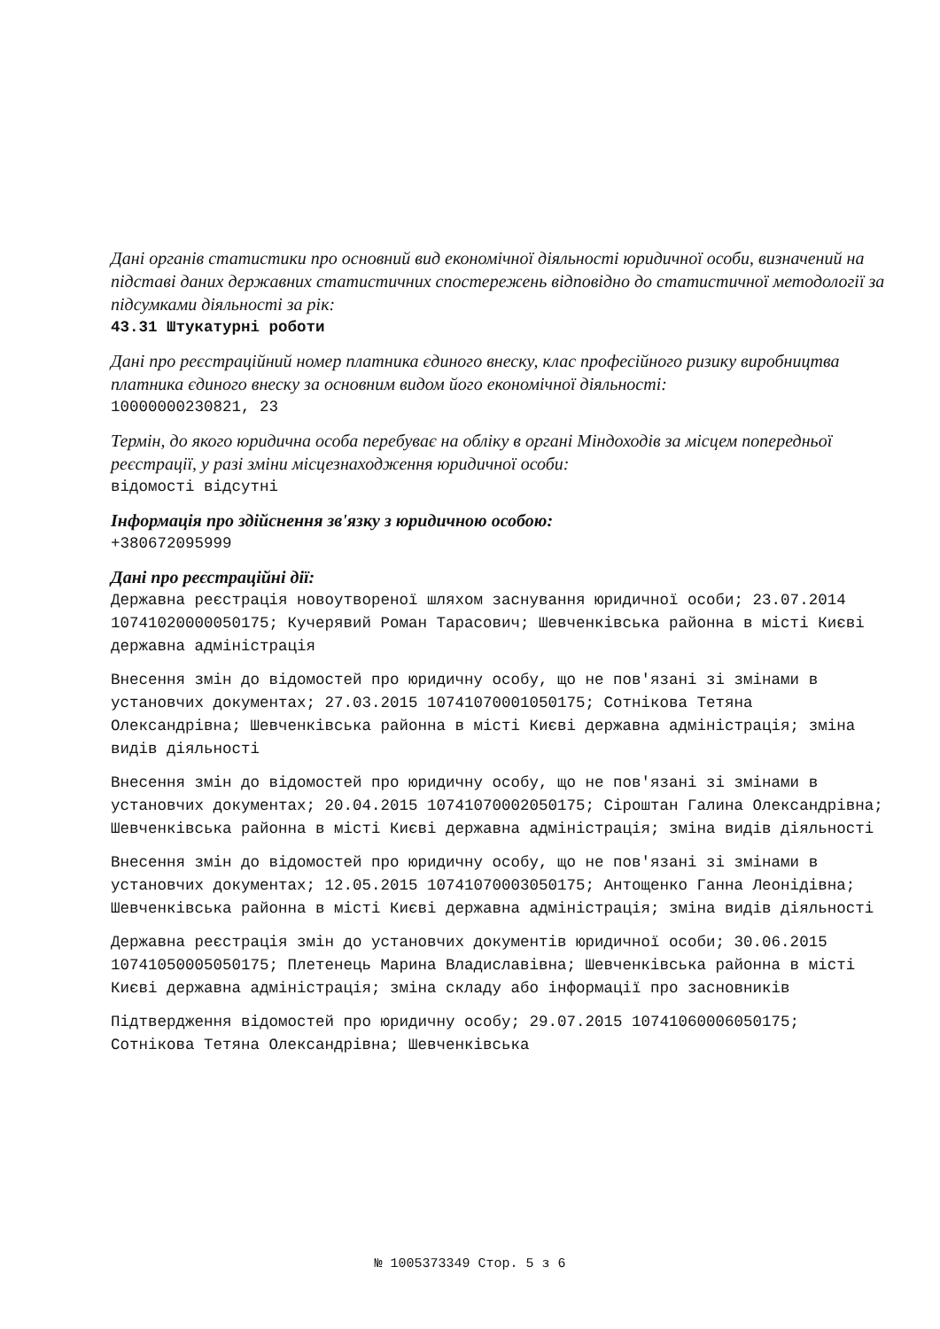Дані органів статистики про основний вид економічної діяльності юридичної особи, визначений на підставі даних державних статистичних спостережень відповідно до статистичної методології за підсумками діяльності за рік:
43.31 Штукатурні роботи
Дані про реєстраційний номер платника єдиного внеску, клас професійного ризику виробництва платника єдиного внеску за основним видом його економічної діяльності:
10000000230821, 23
Термін, до якого юридична особа перебуває на обліку в органі Міндоходів за місцем попередньої реєстрації, у разі зміни місцезнаходження юридичної особи:
відомості відсутні
Інформація про здійснення зв'язку з юридичною особою:
+380672095999
Дані про реєстраційні дії:
Державна реєстрація новоутвореної шляхом заснування юридичної особи; 23.07.2014 10741020000050175; Кучерявий Роман Тарасович; Шевченківська районна в місті Києві державна адміністрація
Внесення змін до відомостей про юридичну особу, що не пов'язані зі змінами в установчих документах; 27.03.2015 10741070001050175; Сотнікова Тетяна Олександрівна; Шевченківська районна в місті Києві державна адміністрація; зміна видів діяльності
Внесення змін до відомостей про юридичну особу, що не пов'язані зі змінами в установчих документах; 20.04.2015 10741070002050175; Сіроштан Галина Олександрівна; Шевченківська районна в місті Києві державна адміністрація; зміна видів діяльності
Внесення змін до відомостей про юридичну особу, що не пов'язані зі змінами в установчих документах; 12.05.2015 10741070003050175; Антощенко Ганна Леонідівна; Шевченківська районна в місті Києві державна адміністрація; зміна видів діяльності
Державна реєстрація змін до установчих документів юридичної особи; 30.06.2015 10741050005050175; Плетенець Марина Владиславівна; Шевченківська районна в місті Києві державна адміністрація; зміна складу або інформації про засновників
Підтвердження відомостей про юридичну особу; 29.07.2015 10741060006050175; Сотнікова Тетяна Олександрівна; Шевченківська
№ 1005373349 Стор. 5 з 6